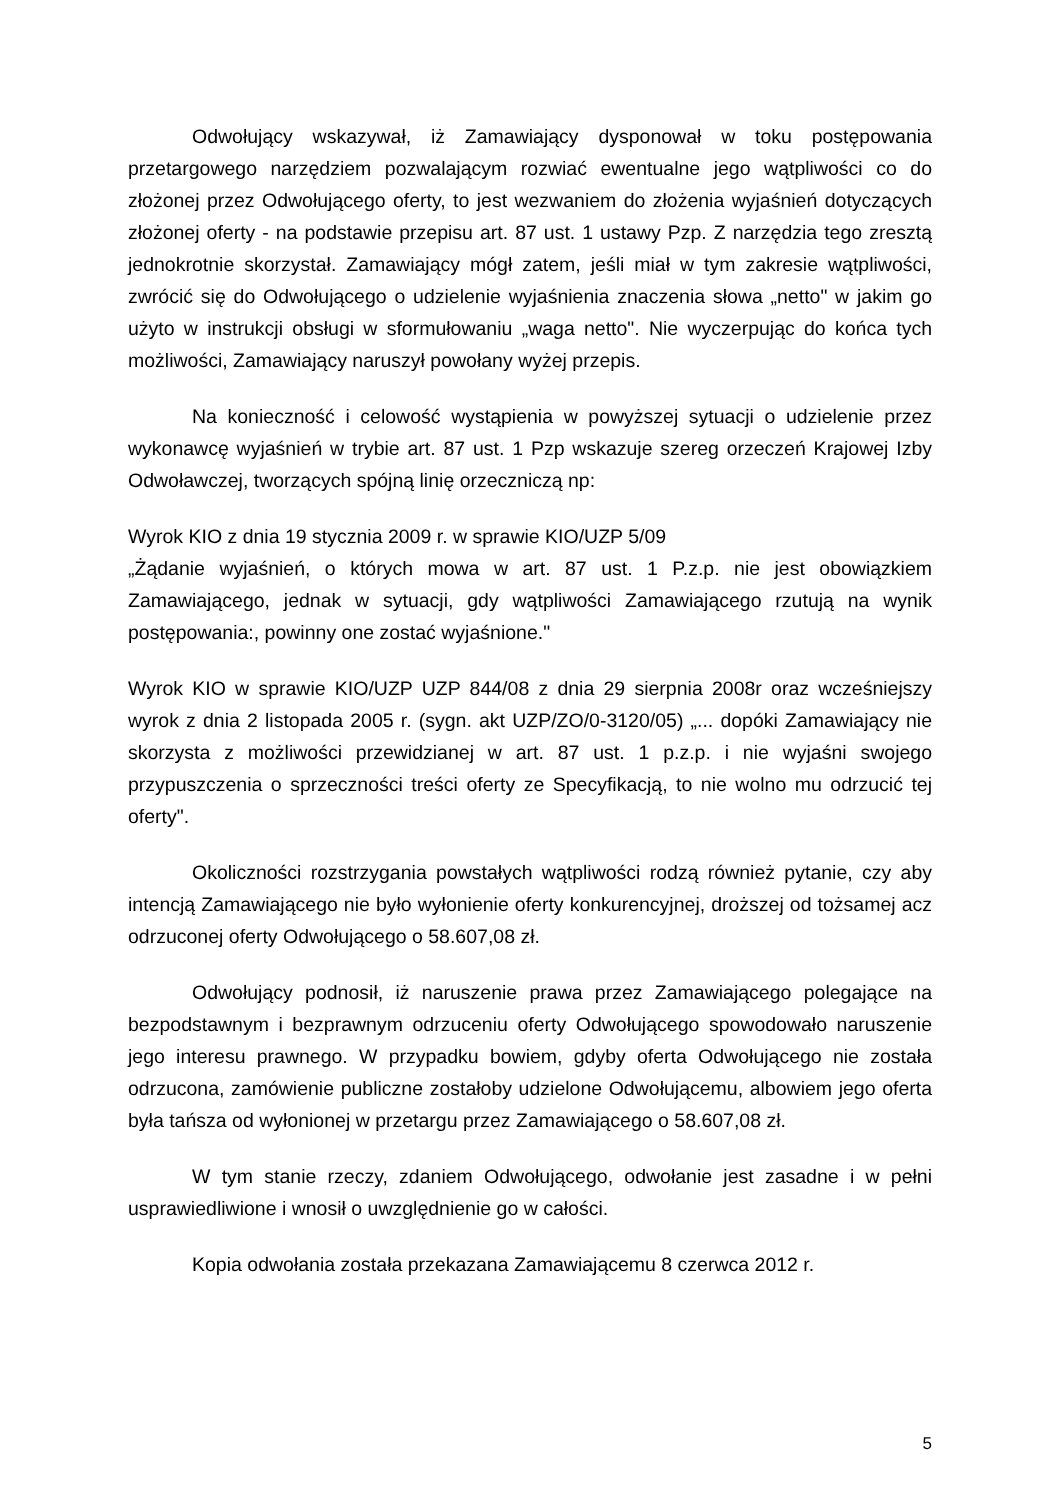Odwołujący wskazywał, iż Zamawiający dysponował w toku postępowania przetargowego narzędziem pozwalającym rozwiać ewentualne jego wątpliwości co do złożonej przez Odwołującego oferty, to jest wezwaniem do złożenia wyjaśnień dotyczących złożonej oferty - na podstawie przepisu art. 87 ust. 1 ustawy Pzp. Z narzędzia tego zresztą jednokrotnie skorzystał. Zamawiający mógł zatem, jeśli miał w tym zakresie wątpliwości, zwrócić się do Odwołującego o udzielenie wyjaśnienia znaczenia słowa „netto" w jakim go użyto w instrukcji obsługi w sformułowaniu „waga netto". Nie wyczerpując do końca tych możliwości, Zamawiający naruszył powołany wyżej przepis.
Na konieczność i celowość wystąpienia w powyższej sytuacji o udzielenie przez wykonawcę wyjaśnień w trybie art. 87 ust. 1 Pzp wskazuje szereg orzeczeń Krajowej Izby Odwoławczej, tworzących spójną linię orzeczniczą np:
Wyrok KIO z dnia 19 stycznia 2009 r. w sprawie KIO/UZP 5/09
„Żądanie wyjaśnień, o których mowa w art. 87 ust. 1 P.z.p. nie jest obowiązkiem Zamawiającego, jednak w sytuacji, gdy wątpliwości Zamawiającego rzutują na wynik postępowania:, powinny one zostać wyjaśnione."
Wyrok KIO w sprawie KIO/UZP UZP 844/08 z dnia 29 sierpnia 2008r oraz wcześniejszy wyrok z dnia 2 listopada 2005 r. (sygn. akt UZP/ZO/0-3120/05) „... dopóki Zamawiający nie skorzysta z możliwości przewidzianej w art. 87 ust. 1 p.z.p. i nie wyjaśni swojego przypuszczenia o sprzeczności treści oferty ze Specyfikacją, to nie wolno mu odrzucić tej oferty".
Okoliczności rozstrzygania powstałych wątpliwości rodzą również pytanie, czy aby intencją Zamawiającego nie było wyłonienie oferty konkurencyjnej, droższej od tożsamej acz odrzuconej oferty Odwołującego o 58.607,08 zł.
Odwołujący podnosił, iż naruszenie prawa przez Zamawiającego polegające na bezpodstawnym i bezprawnym odrzuceniu oferty Odwołującego spowodowało naruszenie jego interesu prawnego. W przypadku bowiem, gdyby oferta Odwołującego nie została odrzucona, zamówienie publiczne zostałoby udzielone Odwołującemu, albowiem jego oferta była tańsza od wyłonionej w przetargu przez Zamawiającego o 58.607,08 zł.
W tym stanie rzeczy, zdaniem Odwołującego, odwołanie jest zasadne i w pełni usprawiedliwione i wnosił o uwzględnienie go w całości.
Kopia odwołania została przekazana Zamawiającemu 8 czerwca 2012 r.
5